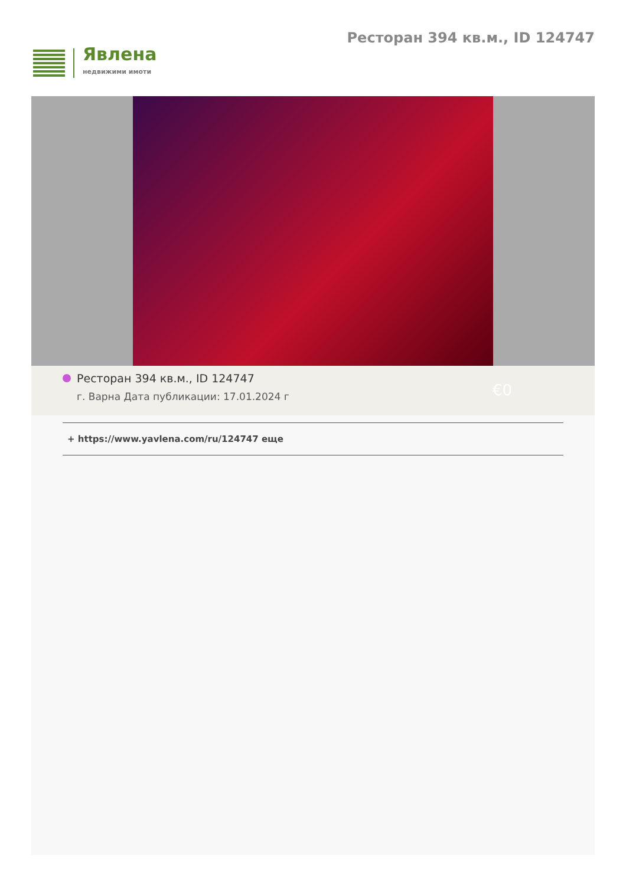Явлена
недвижими имоти
Ресторан 394 кв.м., ID 124747
Ресторан 394 кв.м., ID 124747
г. Варна Дата публикации: 17.01.2024 г
€0
+ https://www.yavlena.com/ru/124747 еще